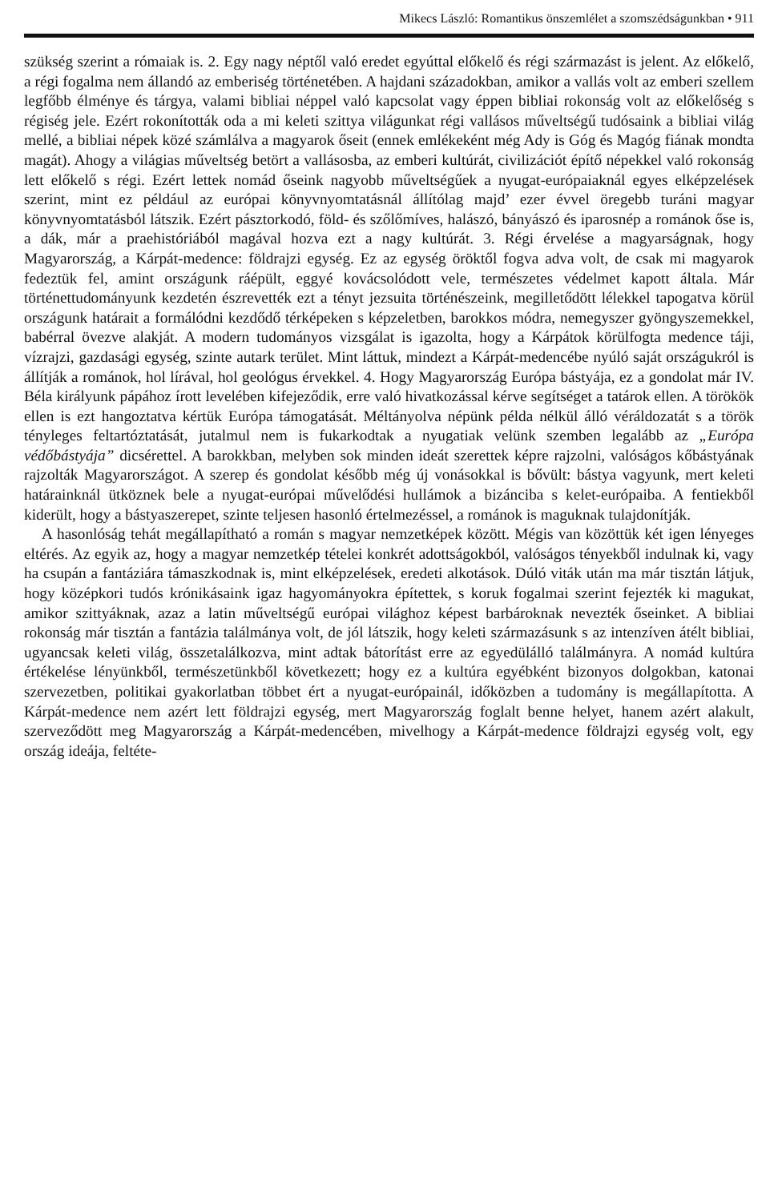Mikecs László: Romantikus önszemlélet a szomszédságunkban • 911
szükség szerint a rómaiak is. 2. Egy nagy néptől való eredet egyúttal előkelő és régi származást is jelent. Az előkelő, a régi fogalma nem állandó az emberiség történetében. A hajdani századokban, amikor a vallás volt az emberi szellem legfőbb élménye és tárgya, valami bibliai néppel való kapcsolat vagy éppen bibliai rokonság volt az előkelőség s régiség jele. Ezért rokonították oda a mi keleti szittya világunkat régi vallásos műveltségű tudósaink a bibliai világ mellé, a bibliai népek közé számlálva a magyarok őseit (ennek emlékeként még Ady is Góg és Magóg fiának mondta magát). Ahogy a világias műveltség betört a vallásosba, az emberi kultúrát, civilizációt építő népekkel való rokonság lett előkelő s régi. Ezért lettek nomád őseink nagyobb műveltségűek a nyugat-európaiaknál egyes elképzelések szerint, mint ez például az európai könyvnyomtatásnál állítólag majd’ ezer évvel öregebb turáni magyar könyvnyomtatásból látszik. Ezért pásztorkodó, föld- és szőlőmíves, halászó, bányászó és iparosnép a románok őse is, a dák, már a praehistóriából magával hozva ezt a nagy kultúrát. 3. Régi érvelése a magyarságnak, hogy Magyarország, a Kárpát-medence: földrajzi egység. Ez az egység öröktől fogva adva volt, de csak mi magyarok fedeztük fel, amint országunk ráépült, eggyé kovácsolódott vele, természetes védelmet kapott általa. Már történettudományunk kezdetén észrevették ezt a tényt jezsuita történészeink, megilletődött lélekkel tapogatva körül országunk határait a formálódni kezdődő térképeken s képzeletben, barokkos módra, nemegyszer gyöngyszemekkel, babérral övezve alakját. A modern tudományos vizsgálat is igazolta, hogy a Kárpátok körülfogta medence táji, vízrajzi, gazdasági egység, szinte autark terület. Mint láttuk, mindezt a Kárpát-medencébe nyúló saját országukról is állítják a románok, hol lírával, hol geológus érvekkel. 4. Hogy Magyarország Európa bástyája, ez a gondolat már IV. Béla királyunk pápához írott levelében kifejeződik, erre való hivatkozással kérve segítséget a tatárok ellen. A törökök ellen is ezt hangoztatva kértük Európa támogatását. Méltányolva népünk példa nélkül álló véráldozatát s a török tényleges feltartóztatását, jutalmul nem is fukarkodtak a nyugatiak velünk szemben legalább az „Európa védőbástyája” dicsérettel. A barokkban, melyben sok minden ideát szerettek képre rajzolni, valóságos kőbástyának rajzolták Magyarországot. A szerep és gondolat később még új vonásokkal is bővült: bástya vagyunk, mert keleti határainknál ütköznek bele a nyugat-európai művelődési hullámok a bizánciba s kelet-európaiba. A fentiekből kiderült, hogy a bástyaszerepet, szinte teljesen hasonló értelmezéssel, a románok is maguknak tulajdonítják.
A hasonlóság tehát megállapítható a román s magyar nemzetképek között. Mégis van közöttük két igen lényeges eltérés. Az egyik az, hogy a magyar nemzetkép tételei konkrét adottságokból, valóságos tényekből indulnak ki, vagy ha csupán a fantáziára támaszkodnak is, mint elképzelések, eredeti alkotások. Dúló viták után ma már tisztán látjuk, hogy középkori tudós krónikásaink igaz hagyományokra építettek, s koruk fogalmai szerint fejezték ki magukat, amikor szittyáknak, azaz a latin műveltségű európai világhoz képest barbároknak nevezték őseinket. A bibliai rokonság már tisztán a fantázia találmánya volt, de jól látszik, hogy keleti származásunk s az intenzíven átélt bibliai, ugyancsak keleti világ, összetalálkozva, mint adtak bátorítást erre az egyedülálló találmányra. A nomád kultúra értékelése lényünkből, természetünkből következett; hogy ez a kultúra egyébként bizonyos dolgokban, katonai szervezetben, politikai gyakorlatban többet ért a nyugat-európainál, időközben a tudomány is megállapította. A Kárpát-medence nem azért lett földrajzi egység, mert Magyarország foglalt benne helyet, hanem azért alakult, szerveződött meg Magyarország a Kárpát-medencében, mivelhogy a Kárpát-medence földrajzi egység volt, egy ország ideája, feltéte-